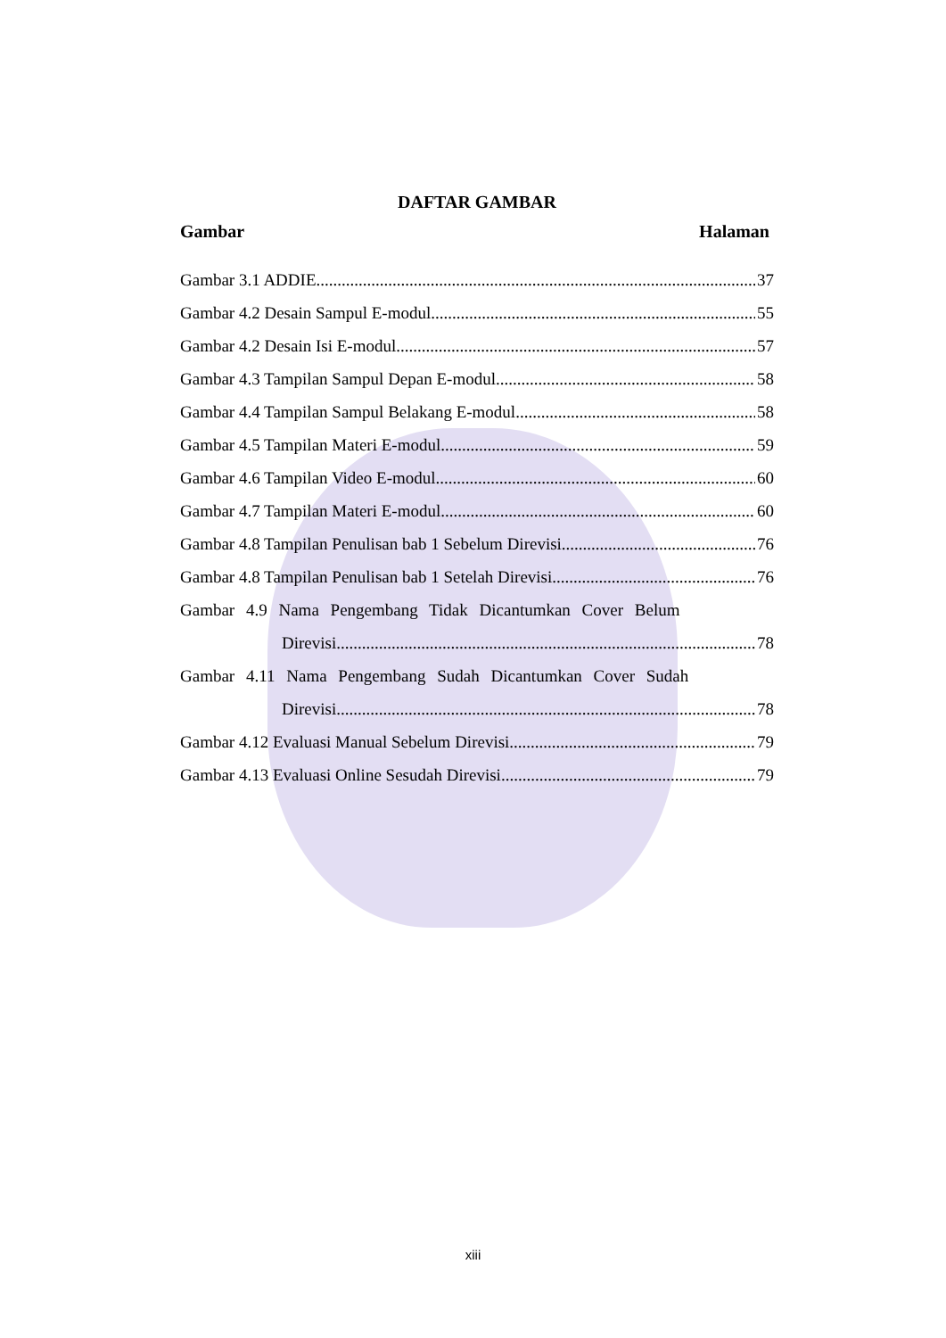DAFTAR GAMBAR
Gambar Halaman
Gambar 3.1 ADDIE 37
Gambar 4.2 Desain Sampul E-modul 55
Gambar 4.2 Desain Isi E-modul 57
Gambar 4.3 Tampilan Sampul Depan E-modul 58
Gambar 4.4 Tampilan Sampul Belakang E-modul 58
Gambar 4.5 Tampilan Materi E-modul 59
Gambar 4.6 Tampilan Video E-modul 60
Gambar 4.7 Tampilan Materi E-modul 60
Gambar 4.8 Tampilan Penulisan bab 1 Sebelum Direvisi 76
Gambar 4.8 Tampilan Penulisan bab 1 Setelah Direvisi 76
Gambar 4.9 Nama Pengembang Tidak Dicantumkan Cover Belum
Direvisi 78
Gambar 4.11 Nama Pengembang Sudah Dicantumkan Cover Sudah
Direvisi 78
Gambar 4.12 Evaluasi Manual Sebelum Direvisi 79
Gambar 4.13 Evaluasi Online Sesudah Direvisi 79
xiii